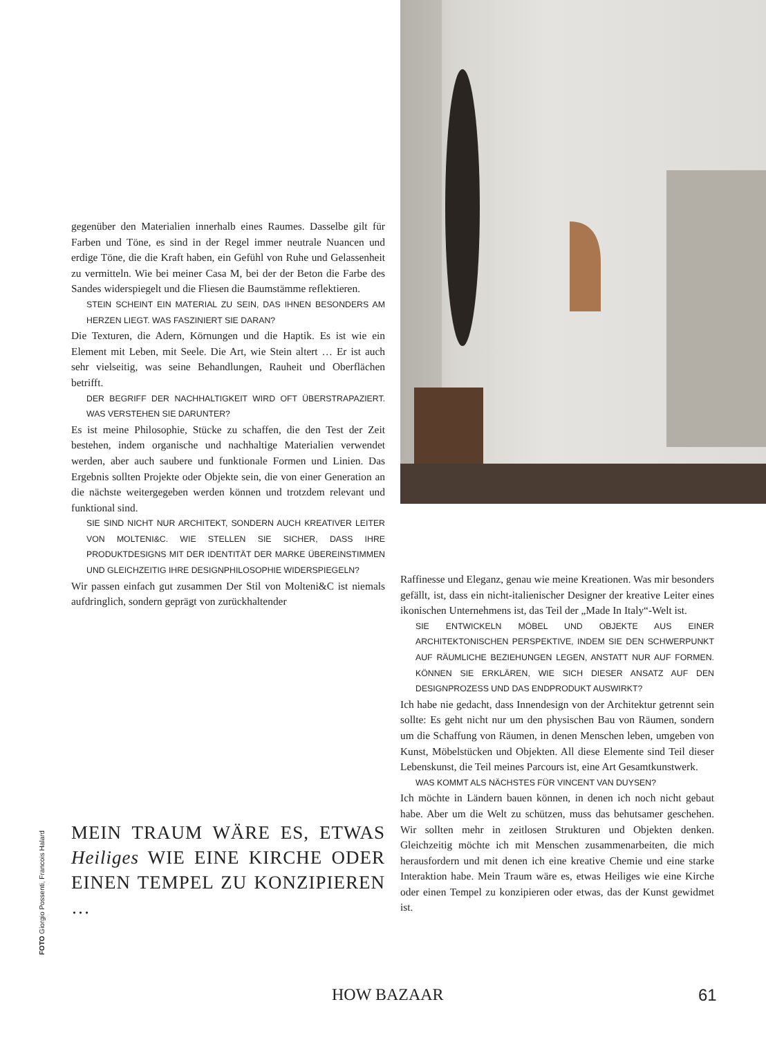gegenüber den Materialien innerhalb eines Raumes. Dasselbe gilt für Farben und Töne, es sind in der Regel immer neutrale Nuancen und erdige Töne, die die Kraft haben, ein Gefühl von Ruhe und Gelassenheit zu vermitteln. Wie bei meiner Casa M, bei der der Beton die Farbe des Sandes widerspiegelt und die Fliesen die Baumstämme reflektieren.
STEIN SCHEINT EIN MATERIAL ZU SEIN, DAS IHNEN BESONDERS AM HERZEN LIEGT. WAS FASZINIERT SIE DARAN?
Die Texturen, die Adern, Körnungen und die Haptik. Es ist wie ein Element mit Leben, mit Seele. Die Art, wie Stein altert … Er ist auch sehr vielseitig, was seine Behandlungen, Rauheit und Oberflächen betrifft.
DER BEGRIFF DER NACHHALTIGKEIT WIRD OFT ÜBERSTRAPAZIERT. WAS VERSTEHEN SIE DARUNTER?
Es ist meine Philosophie, Stücke zu schaffen, die den Test der Zeit bestehen, indem organische und nachhaltige Materialien verwendet werden, aber auch saubere und funktionale Formen und Linien. Das Ergebnis sollten Projekte oder Objekte sein, die von einer Generation an die nächste weitergegeben werden können und trotzdem relevant und funktional sind.
SIE SIND NICHT NUR ARCHITEKT, SONDERN AUCH KREATIVER LEITER VON MOLTENI&C. WIE STELLEN SIE SICHER, DASS IHRE PRODUKTDESIGNS MIT DER IDENTITÄT DER MARKE ÜBEREINSTIMMEN UND GLEICHZEITIG IHRE DESIGNPHILOSOPHIE WIDERSPIEGELN?
Wir passen einfach gut zusammen Der Stil von Molteni&C ist niemals aufdringlich, sondern geprägt von zurückhaltender
Raffinesse und Eleganz, genau wie meine Kreationen. Was mir besonders gefällt, ist, dass ein nicht-italienischer Designer der kreative Leiter eines ikonischen Unternehmens ist, das Teil der „Made In Italy“-Welt ist.
SIE ENTWICKELN MÖBEL UND OBJEKTE AUS EINER ARCHITEKTONISCHEN PERSPEKTIVE, INDEM SIE DEN SCHWERPUNKT AUF RÄUMLICHE BEZIEHUNGEN LEGEN, ANSTATT NUR AUF FORMEN. KÖNNEN SIE ERKLÄREN, WIE SICH DIESER ANSATZ AUF DEN DESIGNPROZESS UND DAS ENDPRODUKT AUSWIRKT?
Ich habe nie gedacht, dass Innendesign von der Architektur getrennt sein sollte: Es geht nicht nur um den physischen Bau von Räumen, sondern um die Schaffung von Räumen, in denen Menschen leben, umgeben von Kunst, Möbelstücken und Objekten. All diese Elemente sind Teil dieser Lebenskunst, die Teil meines Parcours ist, eine Art Gesamtkunstwerk.
WAS KOMMT ALS NÄCHSTES FÜR VINCENT VAN DUYSEN?
Ich möchte in Ländern bauen können, in denen ich noch nicht gebaut habe. Aber um die Welt zu schützen, muss das behutsamer geschehen. Wir sollten mehr in zeitlosen Strukturen und Objekten denken. Gleichzeitig möchte ich mit Menschen zusammenarbeiten, die mich herausfordern und mit denen ich eine kreative Chemie und eine starke Interaktion habe. Mein Traum wäre es, etwas Heiliges wie eine Kirche oder einen Tempel zu konzipieren oder etwas, das der Kunst gewidmet ist.
MEIN TRAUM WÄRE ES, ETWAS Heiliges WIE EINE KIRCHE ODER EINEN TEMPEL ZU KONZIPIEREN …
FOTO Giorgio Possenti, Francois Halard
HOW BAZAAR 61